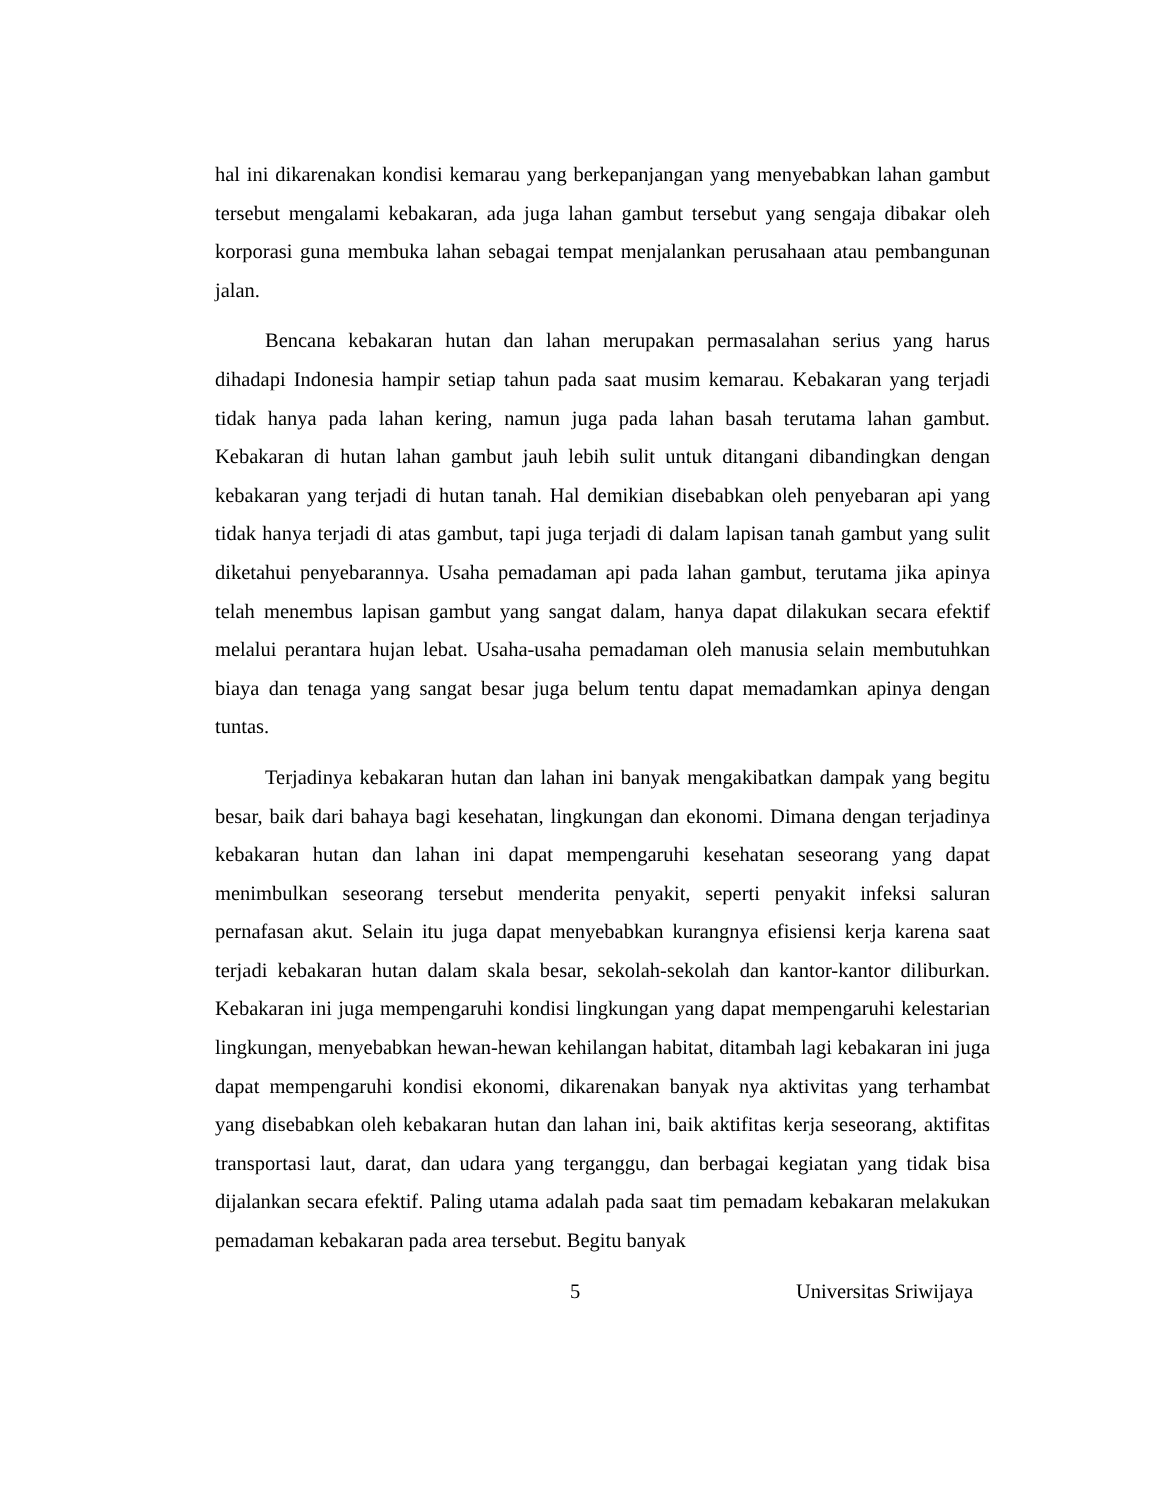hal ini dikarenakan kondisi kemarau yang berkepanjangan yang menyebabkan lahan gambut tersebut mengalami kebakaran, ada juga lahan gambut tersebut yang sengaja dibakar oleh korporasi guna membuka lahan sebagai tempat menjalankan perusahaan atau pembangunan jalan.
Bencana kebakaran hutan dan lahan merupakan permasalahan serius yang harus dihadapi Indonesia hampir setiap tahun pada saat musim kemarau. Kebakaran yang terjadi tidak hanya pada lahan kering, namun juga pada lahan basah terutama lahan gambut. Kebakaran di hutan lahan gambut jauh lebih sulit untuk ditangani dibandingkan dengan kebakaran yang terjadi di hutan tanah. Hal demikian disebabkan oleh penyebaran api yang tidak hanya terjadi di atas gambut, tapi juga terjadi di dalam lapisan tanah gambut yang sulit diketahui penyebarannya. Usaha pemadaman api pada lahan gambut, terutama jika apinya telah menembus lapisan gambut yang sangat dalam, hanya dapat dilakukan secara efektif melalui perantara hujan lebat. Usaha-usaha pemadaman oleh manusia selain membutuhkan biaya dan tenaga yang sangat besar juga belum tentu dapat memadamkan apinya dengan tuntas.
Terjadinya kebakaran hutan dan lahan ini banyak mengakibatkan dampak yang begitu besar, baik dari bahaya bagi kesehatan, lingkungan dan ekonomi. Dimana dengan terjadinya kebakaran hutan dan lahan ini dapat mempengaruhi kesehatan seseorang yang dapat menimbulkan seseorang tersebut menderita penyakit, seperti penyakit infeksi saluran pernafasan akut. Selain itu juga dapat menyebabkan kurangnya efisiensi kerja karena saat terjadi kebakaran hutan dalam skala besar, sekolah-sekolah dan kantor-kantor diliburkan. Kebakaran ini juga mempengaruhi kondisi lingkungan yang dapat mempengaruhi kelestarian lingkungan, menyebabkan hewan-hewan kehilangan habitat, ditambah lagi kebakaran ini juga dapat mempengaruhi kondisi ekonomi, dikarenakan banyak nya aktivitas yang terhambat yang disebabkan oleh kebakaran hutan dan lahan ini, baik aktifitas kerja seseorang, aktifitas transportasi laut, darat, dan udara yang terganggu, dan berbagai kegiatan yang tidak bisa dijalankan secara efektif. Paling utama adalah pada saat tim pemadam kebakaran melakukan pemadaman kebakaran pada area tersebut. Begitu banyak
5 Universitas Sriwijaya